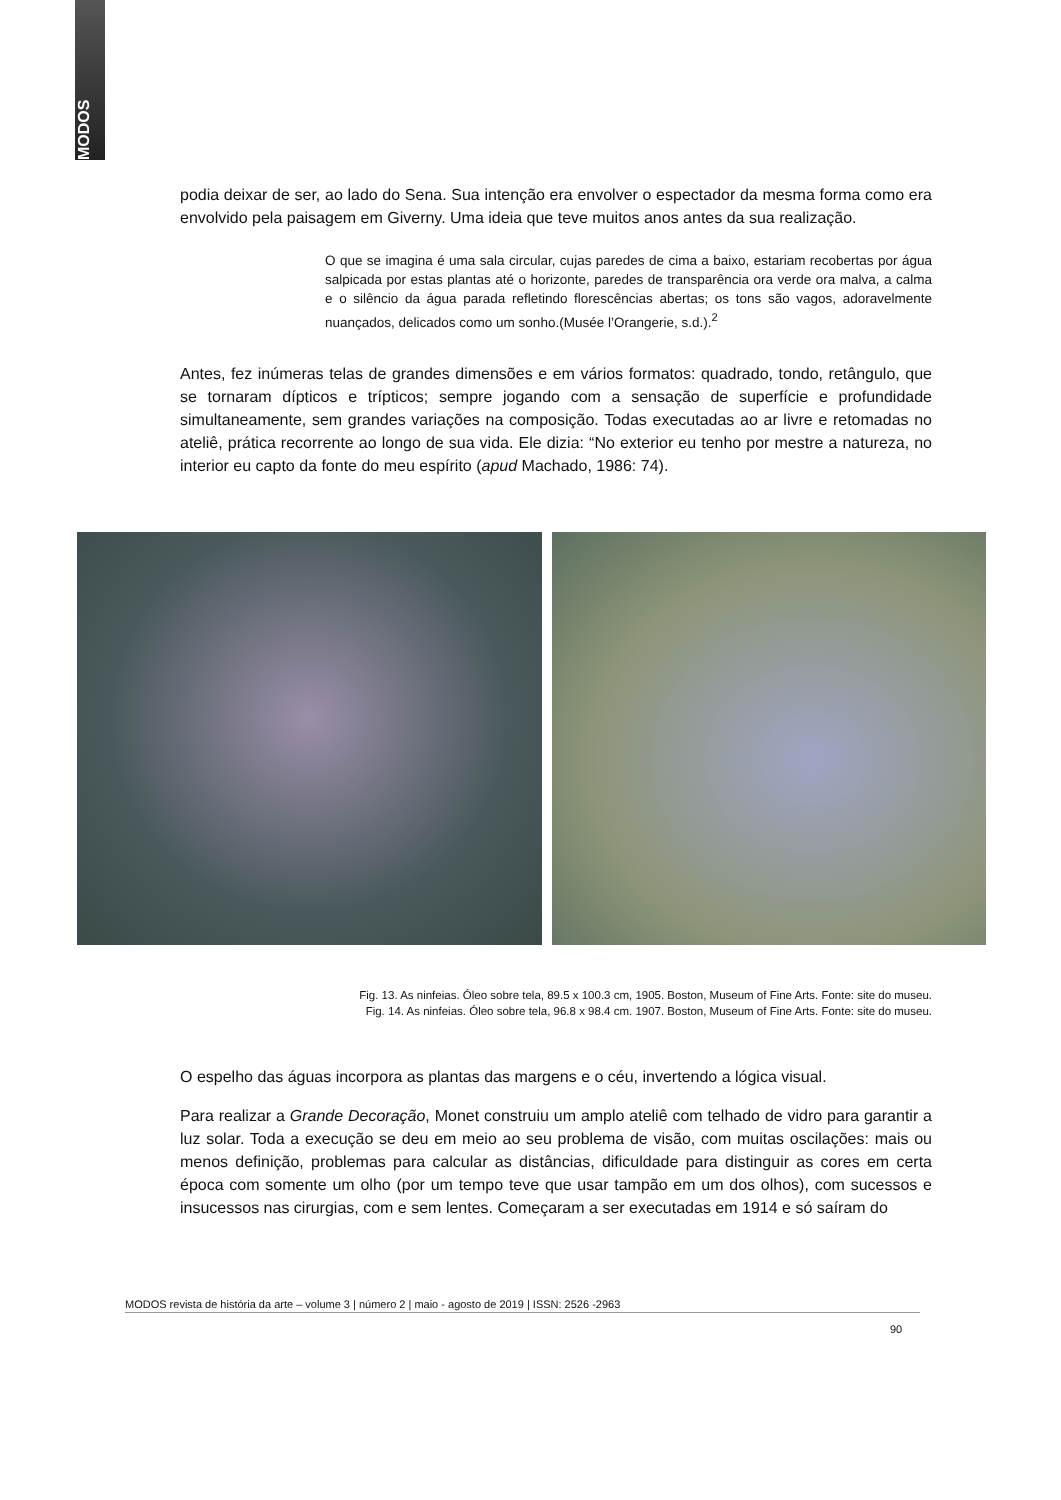MODOS
podia deixar de ser, ao lado do Sena. Sua intenção era envolver o espectador da mesma forma como era envolvido pela paisagem em Giverny. Uma ideia que teve muitos anos antes da sua realização.
O que se imagina é uma sala circular, cujas paredes de cima a baixo, estariam recobertas por água salpicada por estas plantas até o horizonte, paredes de transparência ora verde ora malva, a calma e o silêncio da água parada refletindo florescências abertas; os tons são vagos, adoravelmente nuançados, delicados como um sonho.(Musée l’Orangerie, s.d.).<sup>2</sup>
Antes, fez inúmeras telas de grandes dimensões e em vários formatos: quadrado, tondo, retângulo, que se tornaram dípticos e trípticos; sempre jogando com a sensação de superfície e profundidade simultaneamente, sem grandes variações na composição. Todas executadas ao ar livre e retomadas no ateliê, prática recorrente ao longo de sua vida. Ele dizia: “No exterior eu tenho por mestre a natureza, no interior eu capto da fonte do meu espírito (apud Machado, 1986: 74).
Fig. 13. As ninfeias. Óleo sobre tela, 89.5 x 100.3 cm, 1905. Boston, Museum of Fine Arts. Fonte: site do museu.
Fig. 14. As ninfeias. Óleo sobre tela, 96.8 x 98.4 cm. 1907. Boston, Museum of Fine Arts. Fonte: site do museu.
O espelho das águas incorpora as plantas das margens e o céu, invertendo a lógica visual.
Para realizar a Grande Decoração, Monet construiu um amplo ateliê com telhado de vidro para garantir a luz solar. Toda a execução se deu em meio ao seu problema de visão, com muitas oscilações: mais ou menos definição, problemas para calcular as distâncias, dificuldade para distinguir as cores em certa época com somente um olho (por um tempo teve que usar tampão em um dos olhos), com sucessos e insucessos nas cirurgias, com e sem lentes. Começaram a ser executadas em 1914 e só saíram do
MODOS revista de história da arte – volume 3 | número 2 | maio - agosto de 2019 | ISSN: 2526 -2963
90